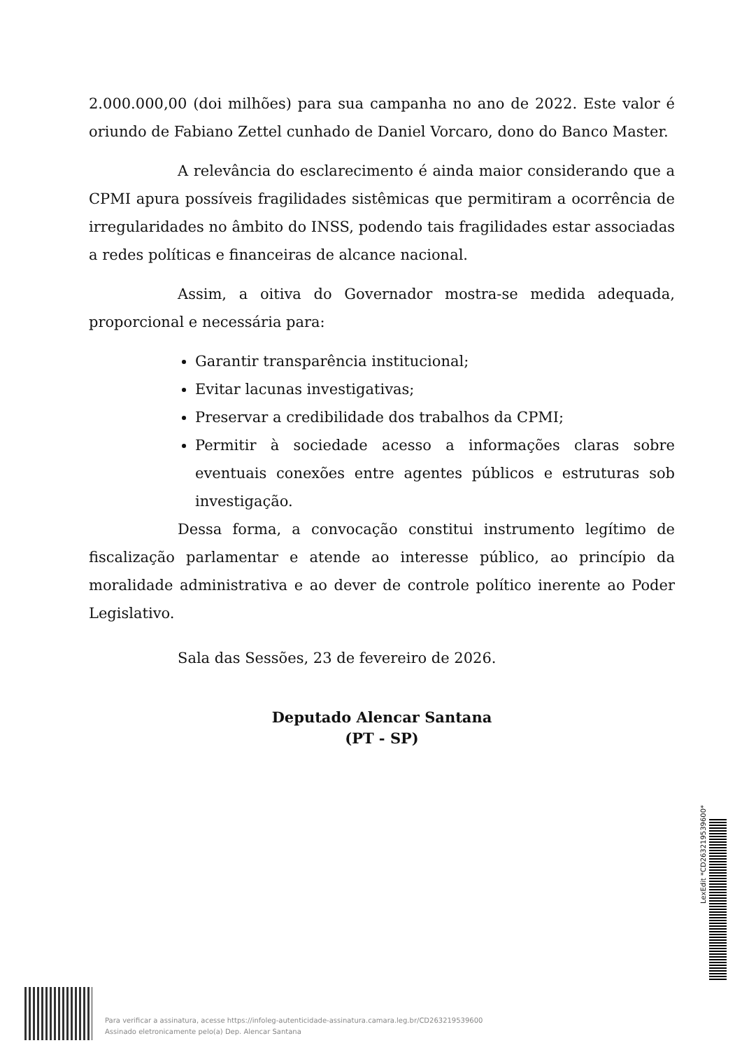2.000.000,00 (doi milhões) para sua campanha no ano de 2022. Este valor é oriundo de Fabiano Zettel cunhado de Daniel Vorcaro, dono do Banco Master.
A relevância do esclarecimento é ainda maior considerando que a CPMI apura possíveis fragilidades sistêmicas que permitiram a ocorrência de irregularidades no âmbito do INSS, podendo tais fragilidades estar associadas a redes políticas e financeiras de alcance nacional.
Assim, a oitiva do Governador mostra-se medida adequada, proporcional e necessária para:
Garantir transparência institucional;
Evitar lacunas investigativas;
Preservar a credibilidade dos trabalhos da CPMI;
Permitir à sociedade acesso a informações claras sobre eventuais conexões entre agentes públicos e estruturas sob investigação.
Dessa forma, a convocação constitui instrumento legítimo de fiscalização parlamentar e atende ao interesse público, ao princípio da moralidade administrativa e ao dever de controle político inerente ao Poder Legislativo.
Sala das Sessões, 23 de fevereiro de 2026.
Deputado Alencar Santana
(PT - SP)
LexEdit *CD263219539600*
Para verificar a assinatura, acesse https://infoleg-autenticidade-assinatura.camara.leg.br/CD263219539600
Assinado eletronicamente pelo(a) Dep. Alencar Santana